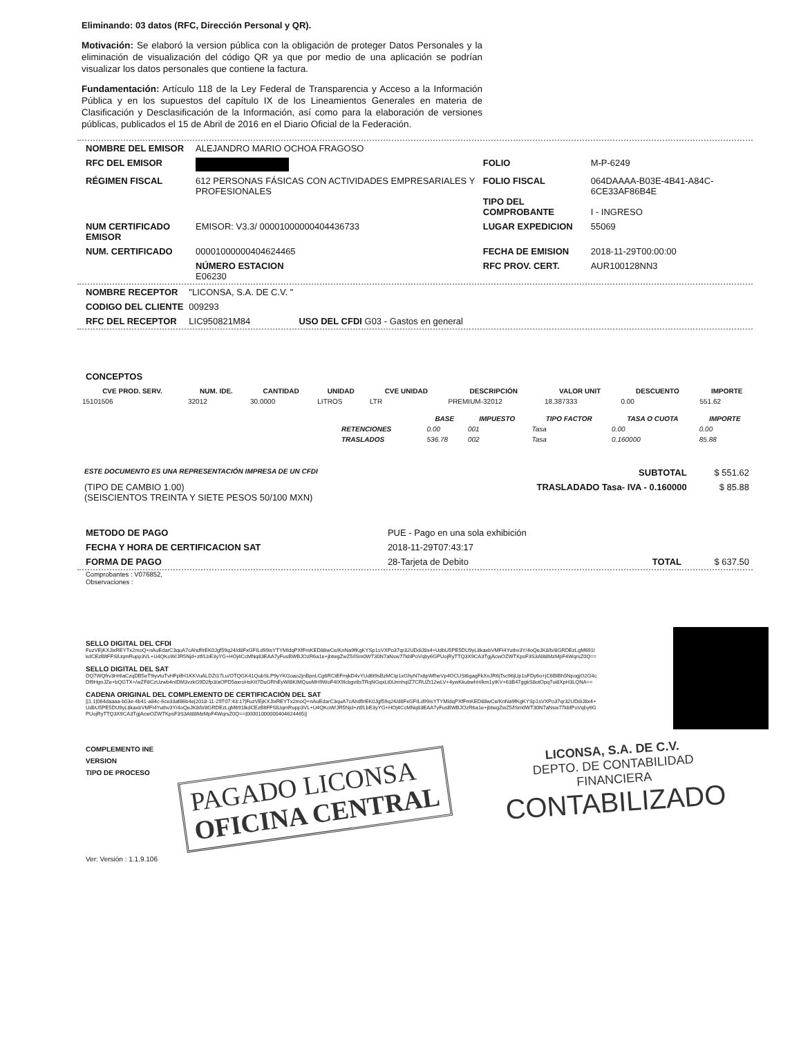Eliminando: 03 datos (RFC, Dirección Personal y QR).
Motivación: Se elaboró la version pública con la obligación de proteger Datos Personales y la eliminación de visualización del código QR ya que por medio de una aplicación se podrían visualizar los datos personales que contiene la factura.
Fundamentación: Artículo 118 de la Ley Federal de Transparencia y Acceso a la Información Pública y en los supuestos del capítulo IX de los Lineamientos Generales en materia de Clasificación y Desclasificación de la Información, así como para la elaboración de versiones públicas, publicados el 15 de Abril de 2016 en el Diario Oficial de la Federación.
| NOMBRE DEL EMISOR | ALEJANDRO MARIO OCHOA FRAGOSO | | |
| RFC DEL EMISOR | | FOLIO | M-P-6249 |
| RÉGIMEN FISCAL | 612 PERSONAS FÁSICAS CON ACTIVIDADES EMPRESARIALES Y PROFESIONALES | FOLIO FISCAL TIPO DEL COMPROBANTE | 064DAAAA-B03E-4B41-A84C-6CE33AF86B4E I - INGRESO |
| NUM CERTIFICADO EMISOR | EMISOR: V3.3/ 00001000000404436733 | LUGAR EXPEDICION | 55069 |
| NUM. CERTIFICADO | 00001000000404624465 | FECHA DE EMISION | 2018-11-29T00:00:00 |
| | NÚMERO ESTACION E06230 | RFC PROV. CERT. | AUR100128NN3 |
| NOMBRE RECEPTOR | "LICONSA, S.A. DE C.V. " | |
| CODIGO DEL CLIENTE | 009293 | |
| RFC DEL RECEPTOR | LIC950821M84 | USO DEL CFDI G03 - Gastos en general |
CONCEPTOS
| CVE PROD. SERV. | NUM. IDE. | CANTIDAD | UNIDAD | CVE UNIDAD | DESCRIPCIÓN | VALOR UNIT | DESCUENTO | IMPORTE |
| --- | --- | --- | --- | --- | --- | --- | --- | --- |
| 15101506 | 32012 | 30.0000 | LITROS | LTR | PREMIUM-32012 | 18.387333 | 0.00 | 551.62 |
| | BASE | IMPUESTO | TIPO FACTOR | TASA O CUOTA | IMPORTE |
| --- | --- | --- | --- | --- | --- |
| RETENCIONES | 0.00 | 001 | Tasa | 0.00 | 0.00 |
| TRASLADOS | 536.78 | 002 | Tasa | 0.160000 | 85.88 |
| ESTE DOCUMENTO ES UNA REPRESENTACIÓN IMPRESA DE UN CFDI | SUBTOTAL | $ 551.62 |
| (TIPO DE CAMBIO 1.00) (SEISCIENTOS TREINTA Y SIETE PESOS 50/100 MXN) | TRASLADADO Tasa- IVA - 0.160000 | $ 85.88 |
| METODO DE PAGO | PUE - Pago en una sola exhibición | | |
| FECHA Y HORA DE CERTIFICACION SAT | 2018-11-29T07:43:17 | | |
| FORMA DE PAGO | 28-Tarjeta de Debito | TOTAL | $ 637.50 |
Comprobantes : V076852,
Observaciones :
SELLO DIGITAL DEL CFDI
FuzVEjKXJixREYTx2moQ+nAuEdarC3quA7cAhdfIrEK0Jgf59q24/d8FxGFILd99isYTYMIdqPXfFmKED88wCe/KnNa9fKgKYSp1sVXPo37qr32UDdiJ8x4+UdbU5PE5DU9yL8kaxbVMFI4Yuthv3Y/4oQeJK8/b/8GRDEzLgM691lkdCEzBltFFSlUqmRupp3VL+U4QKoW/JR5Njd+ztf/LbE3yYG+HOj4CcMNq83EAA7yFusBWBJOzR6a1e+jbtwgZwZ5/lSm0WT30N7aNsw77kblPoVqby6GPUojRyTTQ3X9CA3TgjAcwOZWTKpsF3S3Al88MzMpF4WqrsZ0Q==
SELLO DIGITAL DEL SAT
DQ7WQfrv3Hr6aCzqDB5eT9iyvtuTvHFplfH1KKVuALDZt17Lu/OTQGK41QubSLP9yYKGoao2jnBpnLCg6RCtEFmjkD4vYUd6t9sBzMCtp1xGhyN7x8pWfheVp4OCUSt6gagFkXnJR6jTsc96jUp1sFDy6o+jC6BlBh5NpogjO2G4cDf9HgnJZe+bQGTX+/wZF8CzUzwb4nIDM3vzkG9D2fp3/aOPD5axroHsKIt7DuGRhEyWI8KIMQuoMH9WoF4IX9lcbgv8sTRqNGqxLt0UrmhqIZ7CRUZt12wLV+4ywKkubwhH/km1yIKV+63B47ggkS8otOpq7ui8XpH3LQNA==
CADENA ORIGINAL DEL COMPLEMENTO DE CERTIFICACIÓN DEL SAT
||1.1|064daaaa-b03e-4b41-a84c-6ce33af86b4e|2018-11-29T07:43:17|FuzVEjKXJixREYTx2moQ+nAuEdarC3quA7cAhdfIrEK0Jgf59q24/d8FxGFILd99isYTYMIdqPXfFmKED88wCe/KnNa9fKgKYSp1sVXPo37qr32UDdiJ8x4+UdbU5PE5DU9yL8kaxbVMFI4Yuthv3Y/4oQeJK8/b/8GRDEzLgM691lkdCEzBltFFSlUqmRupp3VL+U4QKoW/JR5Njd+ztf/LbE3yYG+HOj4CcMNq83EAA7yFusBWBJOzR6a1e+jbtwgZwZ5/lSm0WT30N7aNsw77kblPoVqby6GPUojRyTTQ3X9CA3TgjAcwOZWTKpsF3S3Al88MzMpF4WqrsZ0Q==|00001000000404624465||
COMPLEMENTO INE
VERSION
TIPO DE PROCESO
PAGADO LICONSA
OFICINA CENTRAL
LICONSA, S.A. DE C.V.
DEPTO. DE CONTABILIDAD
FINANCIERA
CONTABILIZADO
Ver: Versión : 1.1.9.106